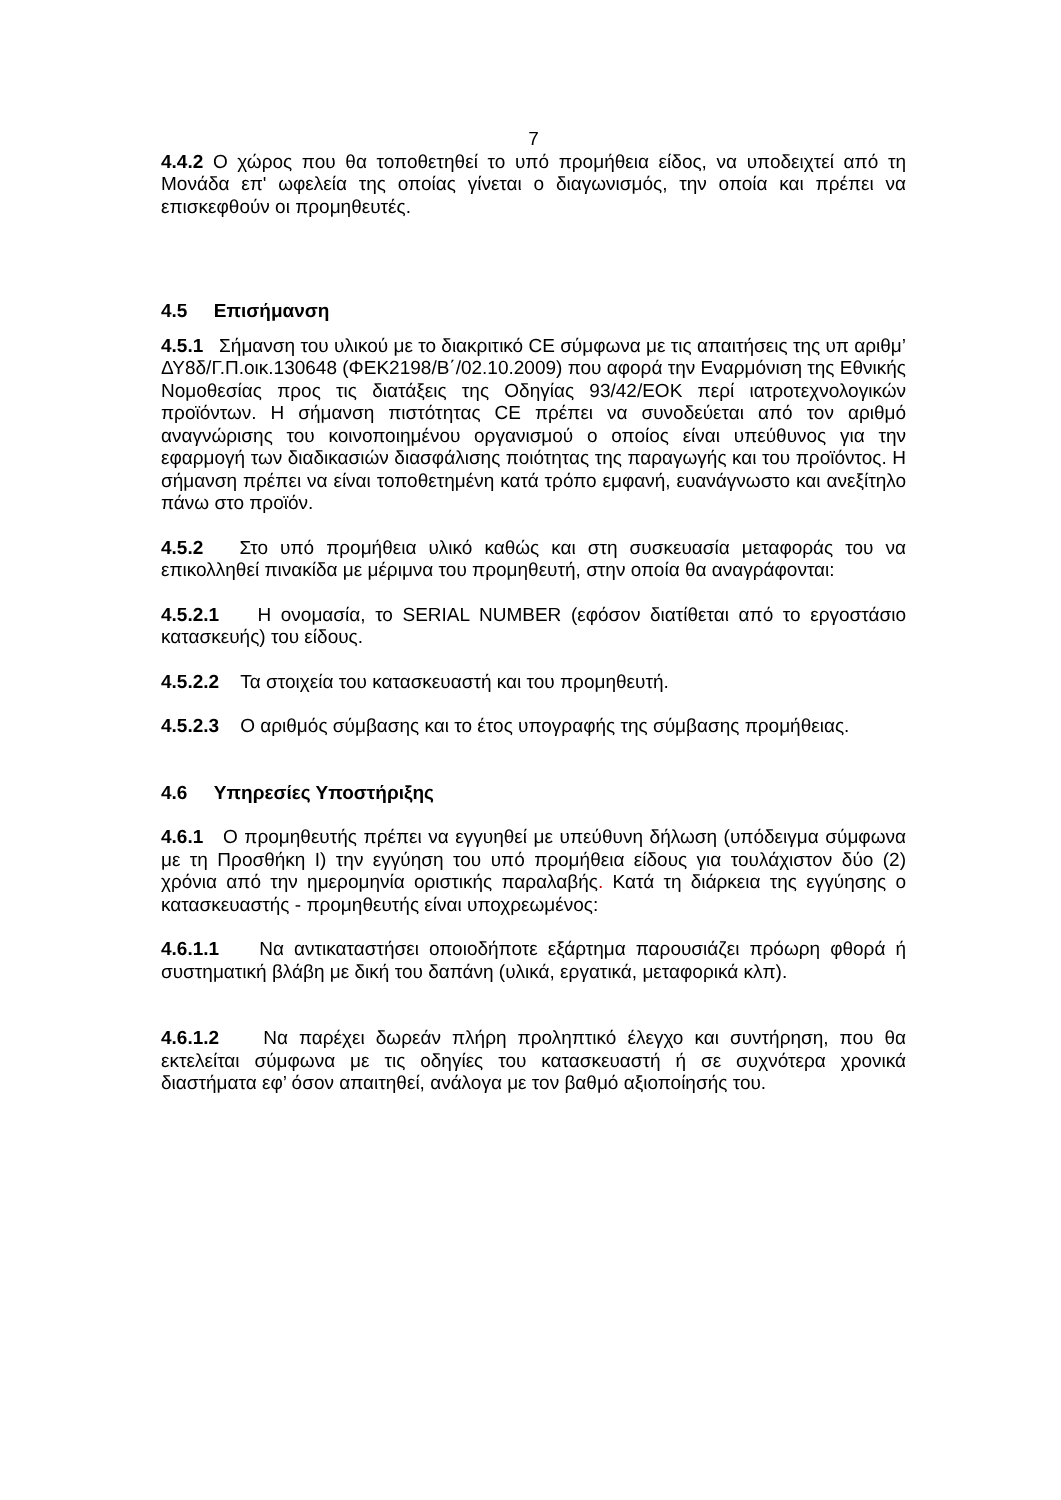7
4.4.2 Ο χώρος που θα τοποθετηθεί το υπό προμήθεια είδος, να υποδειχτεί από τη Μονάδα επ' ωφελεία της οποίας γίνεται ο διαγωνισμός, την οποία και πρέπει να επισκεφθούν οι προμηθευτές.
4.5 Επισήμανση
4.5.1 Σήμανση του υλικού με το διακριτικό CE σύμφωνα με τις απαιτήσεις της υπ αριθμ’ ΔΥ8δ/Γ.Π.οικ.130648 (ΦΕΚ2198/Β΄/02.10.2009) που αφορά την Εναρμόνιση της Εθνικής Νομοθεσίας προς τις διατάξεις της Οδηγίας 93/42/ΕΟΚ περί ιατροτεχνολογικών προϊόντων. Η σήμανση πιστότητας CE πρέπει να συνοδεύεται από τον αριθμό αναγνώρισης του κοινοποιημένου οργανισμού ο οποίος είναι υπεύθυνος για την εφαρμογή των διαδικασιών διασφάλισης ποιότητας της παραγωγής και του προϊόντος. Η σήμανση πρέπει να είναι τοποθετημένη κατά τρόπο εμφανή, ευανάγνωστο και ανεξίτηλο πάνω στο προϊόν.
4.5.2 Στο υπό προμήθεια υλικό καθώς και στη συσκευασία μεταφοράς του να επικολληθεί πινακίδα με μέριμνα του προμηθευτή, στην οποία θα αναγράφονται:
4.5.2.1 Η ονομασία, το SERIAL NUMBER (εφόσον διατίθεται από το εργοστάσιο κατασκευής) του είδους.
4.5.2.2 Τα στοιχεία του κατασκευαστή και του προμηθευτή.
4.5.2.3 Ο αριθμός σύμβασης και το έτος υπογραφής της σύμβασης προμήθειας.
4.6 Υπηρεσίες Υποστήριξης
4.6.1 Ο προμηθευτής πρέπει να εγγυηθεί με υπεύθυνη δήλωση (υπόδειγμα σύμφωνα με τη Προσθήκη Ι) την εγγύηση του υπό προμήθεια είδους για τουλάχιστον δύο (2) χρόνια από την ημερομηνία οριστικής παραλαβής. Κατά τη διάρκεια της εγγύησης ο κατασκευαστής - προμηθευτής είναι υποχρεωμένος:
4.6.1.1 Να αντικαταστήσει οποιοδήποτε εξάρτημα παρουσιάζει πρόωρη φθορά ή συστηματική βλάβη με δική του δαπάνη (υλικά, εργατικά, μεταφορικά κλπ).
4.6.1.2 Να παρέχει δωρεάν πλήρη προληπτικό έλεγχο και συντήρηση, που θα εκτελείται σύμφωνα με τις οδηγίες του κατασκευαστή ή σε συχνότερα χρονικά διαστήματα εφ’ όσον απαιτηθεί, ανάλογα με τον βαθμό αξιοποίησής του.